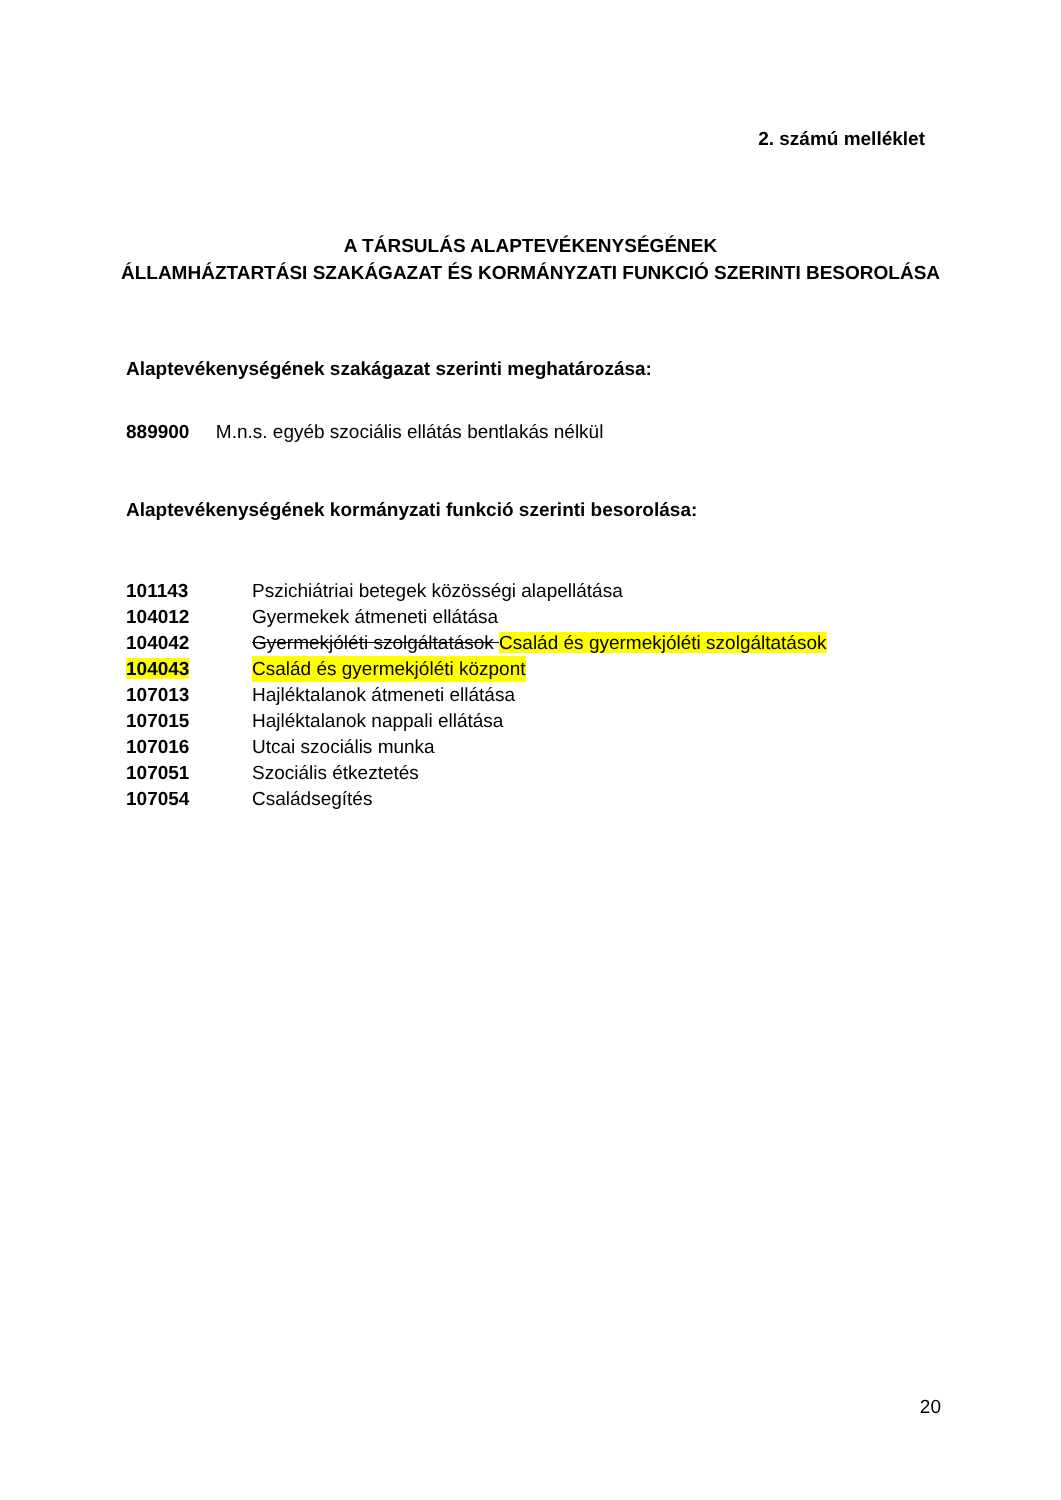2. számú melléklet
A TÁRSULÁS ALAPTEVÉKENYSÉGÉNEK
ÁLLAMHÁZTARTÁSI SZAKÁGAZAT ÉS KORMÁNYZATI FUNKCIÓ SZERINTI BESOROLÁSA
Alaptevékenységének szakágazat szerinti meghatározása:
889900 M.n.s. egyéb szociális ellátás bentlakás nélkül
Alaptevékenységének kormányzati funkció szerinti besorolása:
101143 Pszichiátriai betegek közösségi alapellátása
104012 Gyermekek átmeneti ellátása
104042 Gyermekjóléti szolgáltatások Család és gyermekjóléti szolgáltatások
104043 Család és gyermekjóléti központ
107013 Hajléktalanok átmeneti ellátása
107015 Hajléktalanok nappali ellátása
107016 Utcai szociális munka
107051 Szociális étkeztetés
107054 Családsegítés
20